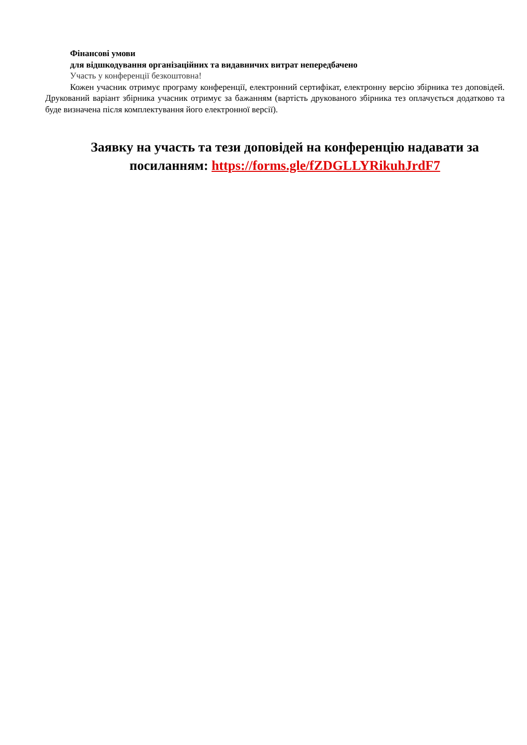Фінансові умови
для відшкодування організаційних та видавничих витрат непередбачено
Участь у конференції безкоштовна!
Кожен учасник отримує програму конференції, електронний сертифікат, електронну версію збірника тез доповідей. Друкований варіант збірника учасник отримує за бажанням (вартість друкованого збірника тез оплачується додатково та буде визначена після комплектування його електронної версії).
Заявку на участь та тези доповідей на конференцію надавати за посиланням: https://forms.gle/fZDGLLYRikuhJrdF7